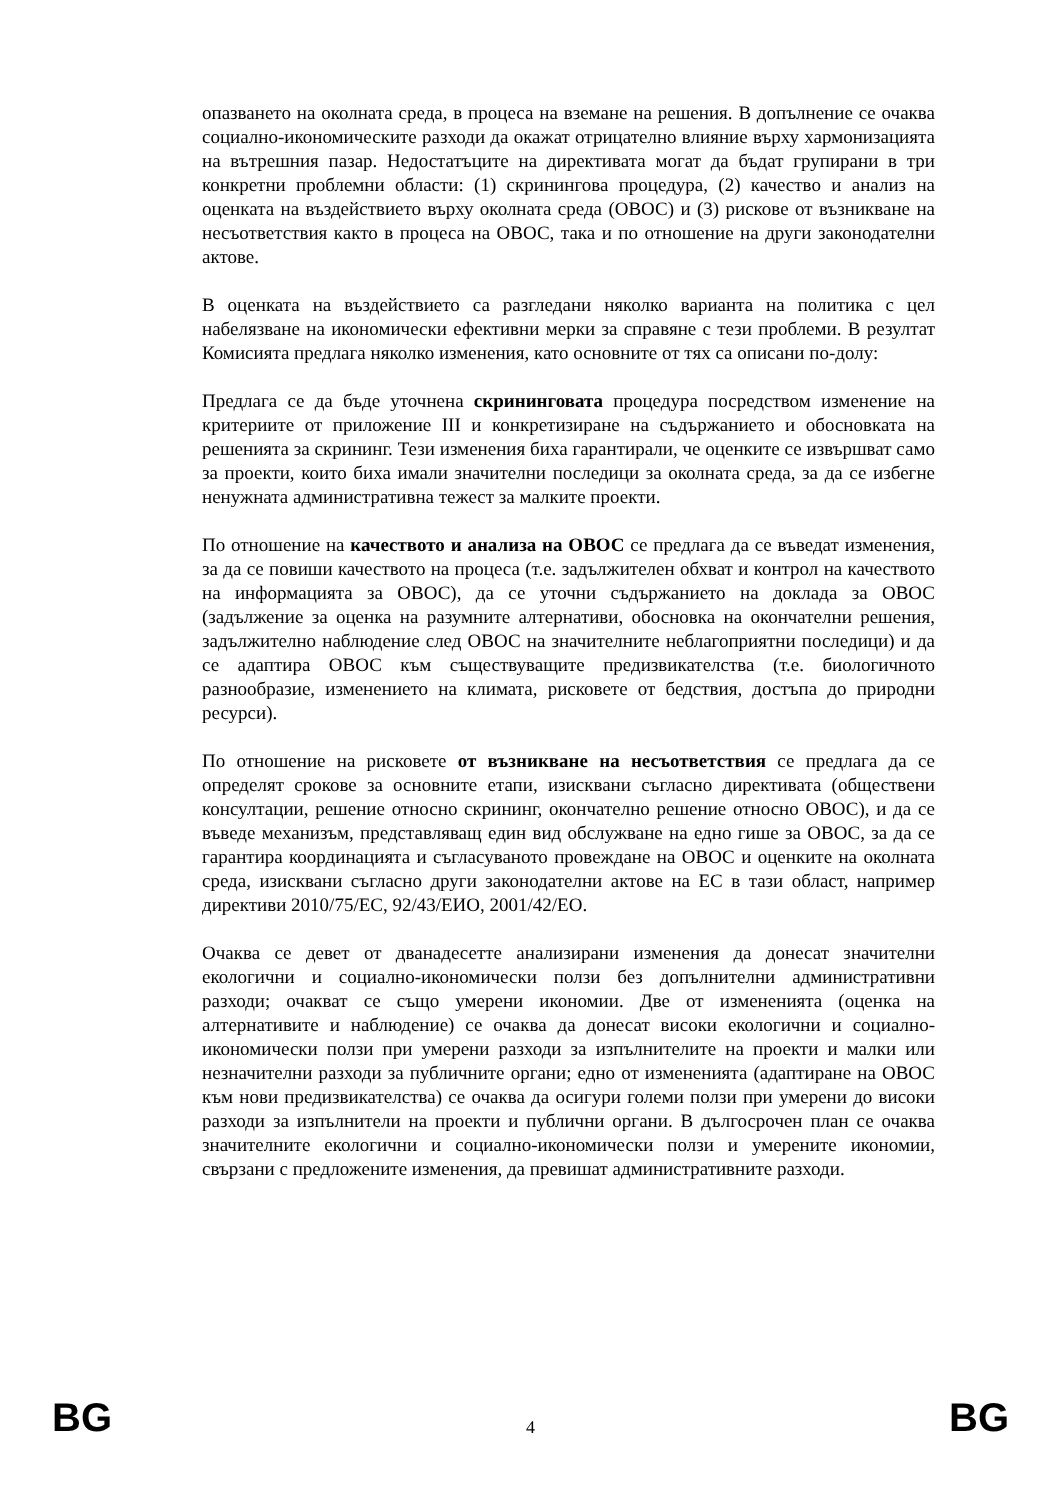опазването на околната среда, в процеса на вземане на решения. В допълнение се очаква социално-икономическите разходи да окажат отрицателно влияние върху хармонизацията на вътрешния пазар. Недостатъците на директивата могат да бъдат групирани в три конкретни проблемни области: (1) скринингова процедура, (2) качество и анализ на оценката на въздействието върху околната среда (ОВОС) и (3) рискове от възникване на несъответствия както в процеса на ОВОС, така и по отношение на други законодателни актове.
В оценката на въздействието са разгледани няколко варианта на политика с цел набелязване на икономически ефективни мерки за справяне с тези проблеми. В резултат Комисията предлага няколко изменения, като основните от тях са описани по-долу:
Предлага се да бъде уточнена скрининговата процедура посредством изменение на критериите от приложение III и конкретизиране на съдържанието и обосновката на решенията за скрининг. Тези изменения биха гарантирали, че оценките се извършват само за проекти, които биха имали значителни последици за околната среда, за да се избегне ненужната административна тежест за малките проекти.
По отношение на качеството и анализа на ОВОС се предлага да се въведат изменения, за да се повиши качеството на процеса (т.е. задължителен обхват и контрол на качеството на информацията за ОВОС), да се уточни съдържанието на доклада за ОВОС (задължение за оценка на разумните алтернативи, обосновка на окончателни решения, задължително наблюдение след ОВОС на значителните неблагоприятни последици) и да се адаптира ОВОС към съществуващите предизвикателства (т.е. биологичното разнообразие, изменението на климата, рисковете от бедствия, достъпа до природни ресурси).
По отношение на рисковете от възникване на несъответствия се предлага да се определят срокове за основните етапи, изисквани съгласно директивата (обществени консултации, решение относно скрининг, окончателно решение относно ОВОС), и да се въведе механизъм, представляващ един вид обслужване на едно гише за ОВОС, за да се гарантира координацията и съгласуваното провеждане на ОВОС и оценките на околната среда, изисквани съгласно други законодателни актове на ЕС в тази област, например директиви 2010/75/ЕС, 92/43/ЕИО, 2001/42/ЕО.
Очаква се девет от дванадесетте анализирани изменения да донесат значителни екологични и социално-икономически ползи без допълнителни административни разходи; очакват се също умерени икономии. Две от измененията (оценка на алтернативите и наблюдение) се очаква да донесат високи екологични и социално-икономически ползи при умерени разходи за изпълнителите на проекти и малки или незначителни разходи за публичните органи; едно от измененията (адаптиране на ОВОС към нови предизвикателства) се очаква да осигури големи ползи при умерени до високи разходи за изпълнители на проекти и публични органи. В дългосрочен план се очаква значителните екологични и социално-икономически ползи и умерените икономии, свързани с предложените изменения, да превишат административните разходи.
BG 4 BG